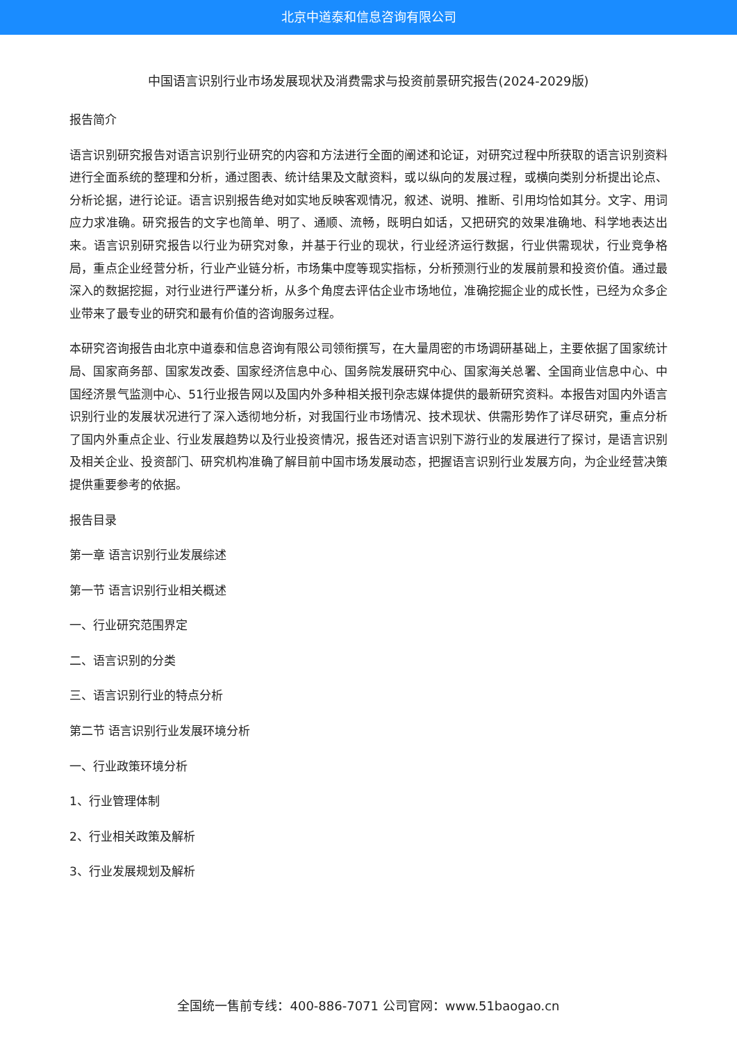北京中道泰和信息咨询有限公司
中国语言识别行业市场发展现状及消费需求与投资前景研究报告(2024-2029版)
报告简介
语言识别研究报告对语言识别行业研究的内容和方法进行全面的阐述和论证，对研究过程中所获取的语言识别资料进行全面系统的整理和分析，通过图表、统计结果及文献资料，或以纵向的发展过程，或横向类别分析提出论点、分析论据，进行论证。语言识别报告绝对如实地反映客观情况，叙述、说明、推断、引用均恰如其分。文字、用词应力求准确。研究报告的文字也简单、明了、通顺、流畅，既明白如话，又把研究的效果准确地、科学地表达出来。语言识别研究报告以行业为研究对象，并基于行业的现状，行业经济运行数据，行业供需现状，行业竞争格局，重点企业经营分析，行业产业链分析，市场集中度等现实指标，分析预测行业的发展前景和投资价值。通过最深入的数据挖掘，对行业进行严谨分析，从多个角度去评估企业市场地位，准确挖掘企业的成长性，已经为众多企业带来了最专业的研究和最有价值的咨询服务过程。
本研究咨询报告由北京中道泰和信息咨询有限公司领衔撰写，在大量周密的市场调研基础上，主要依据了国家统计局、国家商务部、国家发改委、国家经济信息中心、国务院发展研究中心、国家海关总署、全国商业信息中心、中国经济景气监测中心、51行业报告网以及国内外多种相关报刊杂志媒体提供的最新研究资料。本报告对国内外语言识别行业的发展状况进行了深入透彻地分析，对我国行业市场情况、技术现状、供需形势作了详尽研究，重点分析了国内外重点企业、行业发展趋势以及行业投资情况，报告还对语言识别下游行业的发展进行了探讨，是语言识别及相关企业、投资部门、研究机构准确了解目前中国市场发展动态，把握语言识别行业发展方向，为企业经营决策提供重要参考的依据。
报告目录
第一章 语言识别行业发展综述
第一节 语言识别行业相关概述
一、行业研究范围界定
二、语言识别的分类
三、语言识别行业的特点分析
第二节 语言识别行业发展环境分析
一、行业政策环境分析
1、行业管理体制
2、行业相关政策及解析
3、行业发展规划及解析
全国统一售前专线：400-886-7071 公司官网：www.51baogao.cn